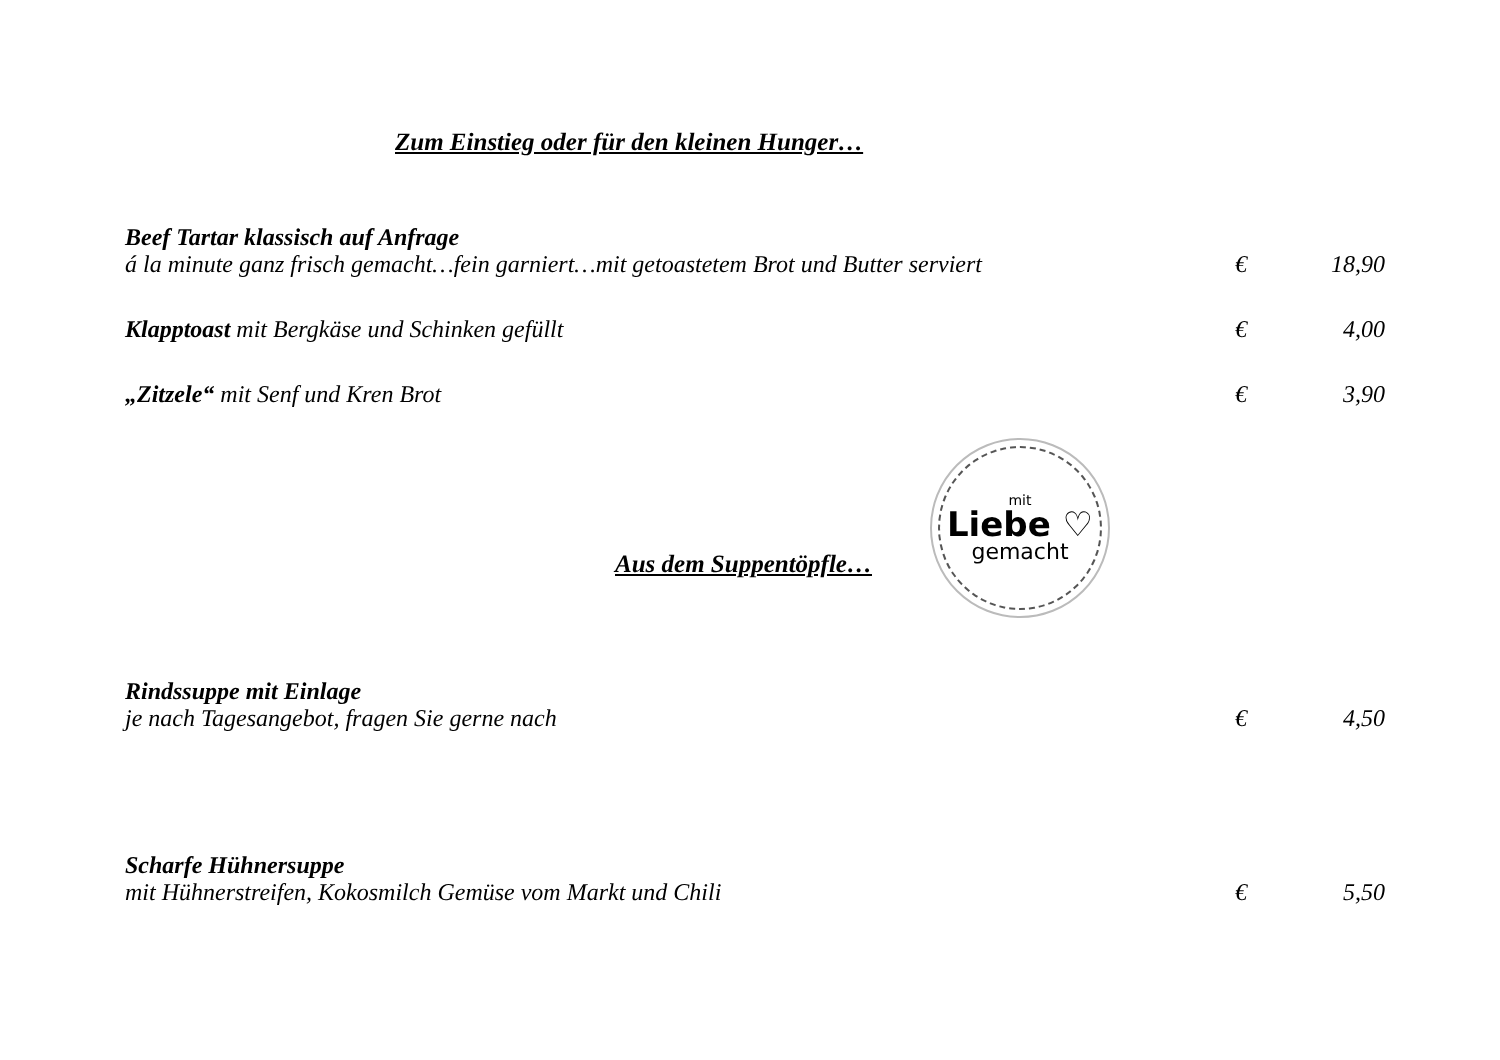Zum Einstieg oder für den kleinen Hunger…
Beef Tartar klassisch auf Anfrage
á la minute ganz frisch gemacht…fein garniert…mit getoastetem Brot und Butter serviert € 18,90
Klapptoast mit Bergkäse und Schinken gefüllt € 4,00
„Zitzele“ mit Senf und Kren Brot € 3,90
Aus dem Suppentöpfle…
mit
Liebe ♡
gemacht
Rindssuppe mit Einlage
je nach Tagesangebot, fragen Sie gerne nach € 4,50
Scharfe Hühnersuppe
mit Hühnerstreifen, Kokosmilch Gemüse vom Markt und Chili € 5,50